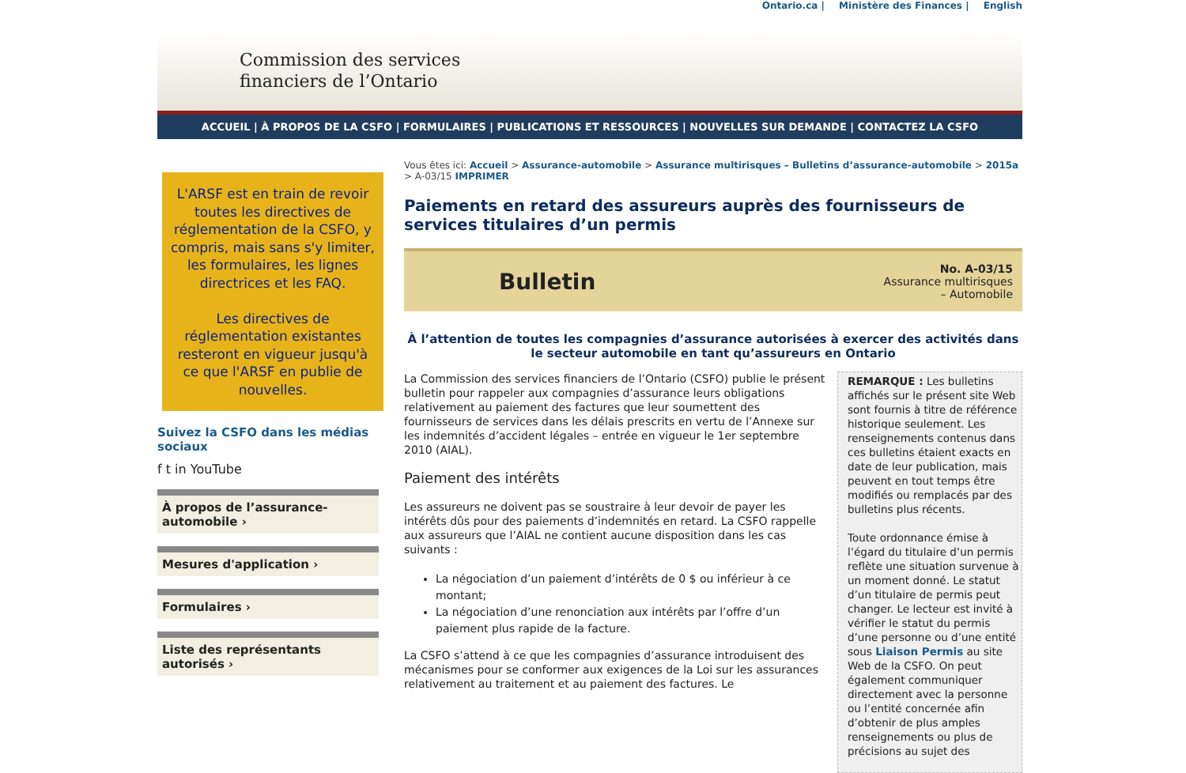Ontario.ca | Ministère des Finances | English
Commission des services
financiers de l’Ontario
ACCUEIL | À PROPOS DE LA CSFO | FORMULAIRES | PUBLICATIONS ET RESSOURCES | NOUVELLES SUR DEMANDE | CONTACTEZ LA CSFO
L'ARSF est en train de revoir toutes les directives de réglementation de la CSFO, y compris, mais sans s'y limiter, les formulaires, les lignes directrices et les FAQ.
Les directives de réglementation existantes resteront en vigueur jusqu'à ce que l'ARSF en publie de nouvelles.
Suivez la CSFO dans les médias sociaux
f t in YouTube
À propos de l’assurance-automobile ›
Mesures d'application ›
Formulaires ›
Liste des représentants autorisés ›
Vous êtes ici: Accueil > Assurance-automobile > Assurance multirisques – Bulletins d’assurance-automobile > 2015a > A-03/15 IMPRIMER
Paiements en retard des assureurs auprès des fournisseurs de services titulaires d’un permis
Bulletin
No. A-03/15
Assurance multirisques
– Automobile
À l’attention de toutes les compagnies d’assurance autorisées à exercer des activités dans le secteur automobile en tant qu’assureurs en Ontario
La Commission des services financiers de l’Ontario (CSFO) publie le présent bulletin pour rappeler aux compagnies d’assurance leurs obligations relativement au paiement des factures que leur soumettent des fournisseurs de services dans les délais prescrits en vertu de l’Annexe sur les indemnités d’accident légales – entrée en vigueur le 1er septembre 2010 (AIAL).
Paiement des intérêts
Les assureurs ne doivent pas se soustraire à leur devoir de payer les intérêts dûs pour des paiements d’indemnités en retard. La CSFO rappelle aux assureurs que l’AIAL ne contient aucune disposition dans les cas suivants :
La négociation d’un paiement d’intérêts de 0 $ ou inférieur à ce montant;
La négociation d’une renonciation aux intérêts par l’offre d’un paiement plus rapide de la facture.
La CSFO s’attend à ce que les compagnies d’assurance introduisent des mécanismes pour se conformer aux exigences de la Loi sur les assurances relativement au traitement et au paiement des factures. Le
REMARQUE : Les bulletins affichés sur le présent site Web sont fournis à titre de référence historique seulement. Les renseignements contenus dans ces bulletins étaient exacts en date de leur publication, mais peuvent en tout temps être modifiés ou remplacés par des bulletins plus récents.
Toute ordonnance émise à l’égard du titulaire d’un permis reflète une situation survenue à un moment donné. Le statut d’un titulaire de permis peut changer. Le lecteur est invité à vérifier le statut du permis d’une personne ou d’une entité sous Liaison Permis au site Web de la CSFO. On peut également communiquer directement avec la personne ou l’entité concernée afin d’obtenir de plus amples renseignements ou plus de précisions au sujet des